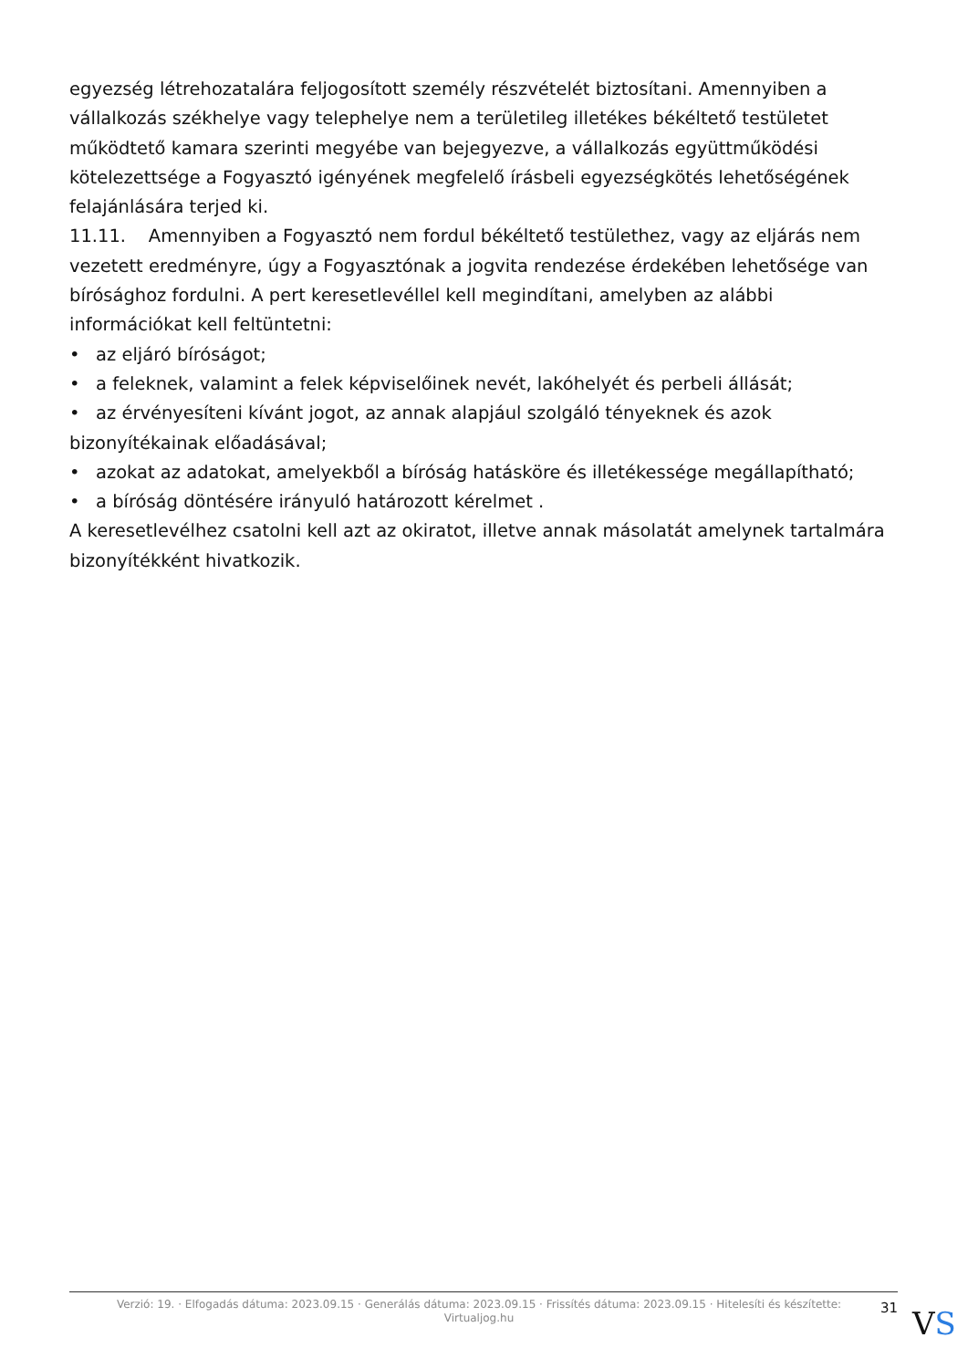egyezség létrehozatalára feljogosított személy részvételét biztosítani. Amennyiben a vállalkozás székhelye vagy telephelye nem a területileg illetékes békéltető testületet működtető kamara szerinti megyébe van bejegyezve, a vállalkozás együttműködési kötelezettsége a Fogyasztó igényének megfelelő írásbeli egyezségkötés lehetőségének felajánlására terjed ki.
11.11. Amennyiben a Fogyasztó nem fordul békéltető testülethez, vagy az eljárás nem vezetett eredményre, úgy a Fogyasztónak a jogvita rendezése érdekében lehetősége van bírósághoz fordulni. A pert keresetlevéllel kell megindítani, amelyben az alábbi információkat kell feltüntetni:
• az eljáró bíróságot;
• a feleknek, valamint a felek képviselőinek nevét, lakóhelyét és perbeli állását;
• az érvényesíteni kívánt jogot, az annak alapjául szolgáló tényeknek és azok bizonyítékainak előadásával;
• azokat az adatokat, amelyekből a bíróság hatásköre és illetékessége megállapítható;
• a bíróság döntésére irányuló határozott kérelmet .
A keresetlevélhez csatolni kell azt az okiratot, illetve annak másolatát amelynek tartalmára bizonyítékként hivatkozik.
Verzió: 19. · Elfogadás dátuma: 2023.09.15 · Generálás dátuma: 2023.09.15 · Frissítés dátuma: 2023.09.15 · Hitelesíti és készítette: Virtualjog.hu
31
VS